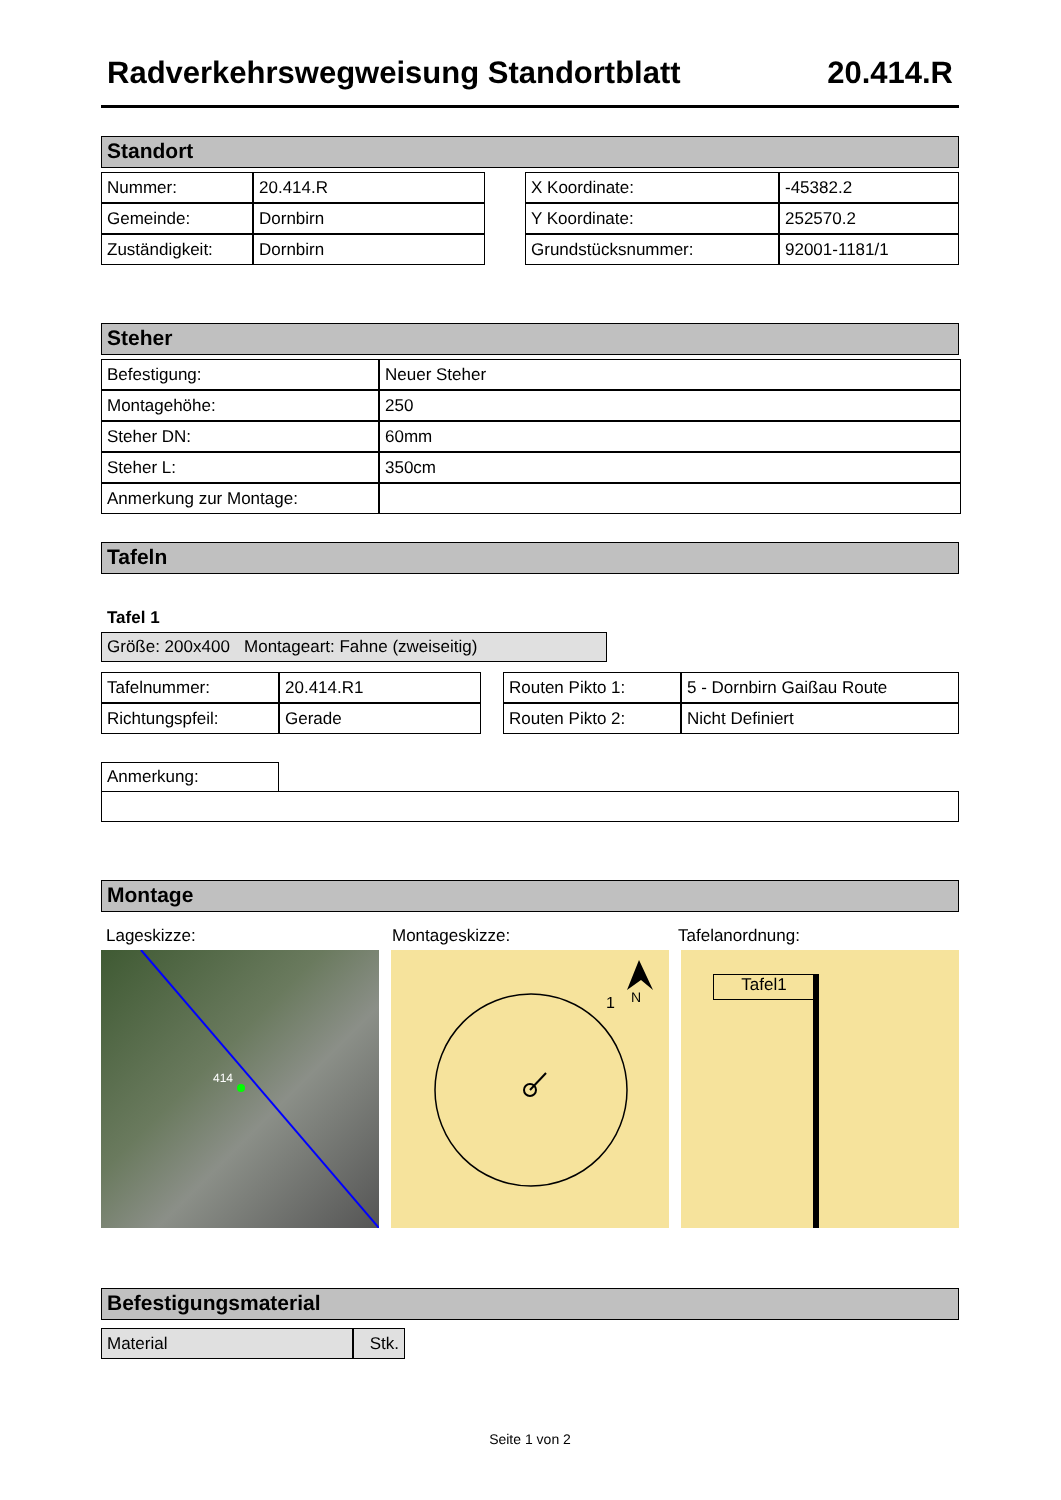Radverkehrswegweisung Standortblatt 20.414.R
Standort
| Nummer: | 20.414.R |
| Gemeinde: | Dornbirn |
| Zuständigkeit: | Dornbirn |
| X Koordinate: | -45382.2 |
| Y Koordinate: | 252570.2 |
| Grundstücksnummer: | 92001-1181/1 |
Steher
| Befestigung: | Neuer Steher |
| Montagehöhe: | 250 |
| Steher DN: | 60mm |
| Steher L: | 350cm |
| Anmerkung zur Montage: | |
Tafeln
Tafel 1
Größe: 200x400 Montageart: Fahne (zweiseitig)
| Tafelnummer: | 20.414.R1 |
| Richtungspfeil: | Gerade |
| Routen Pikto 1: | 5 - Dornbirn Gaißau Route |
| Routen Pikto 2: | Nicht Definiert |
Anmerkung:
Montage
Lageskizze: Montageskizze: Tafelanordnung:
414
1
N
Tafel1
Befestigungsmaterial
| Material | Stk. |
Seite 1 von 2